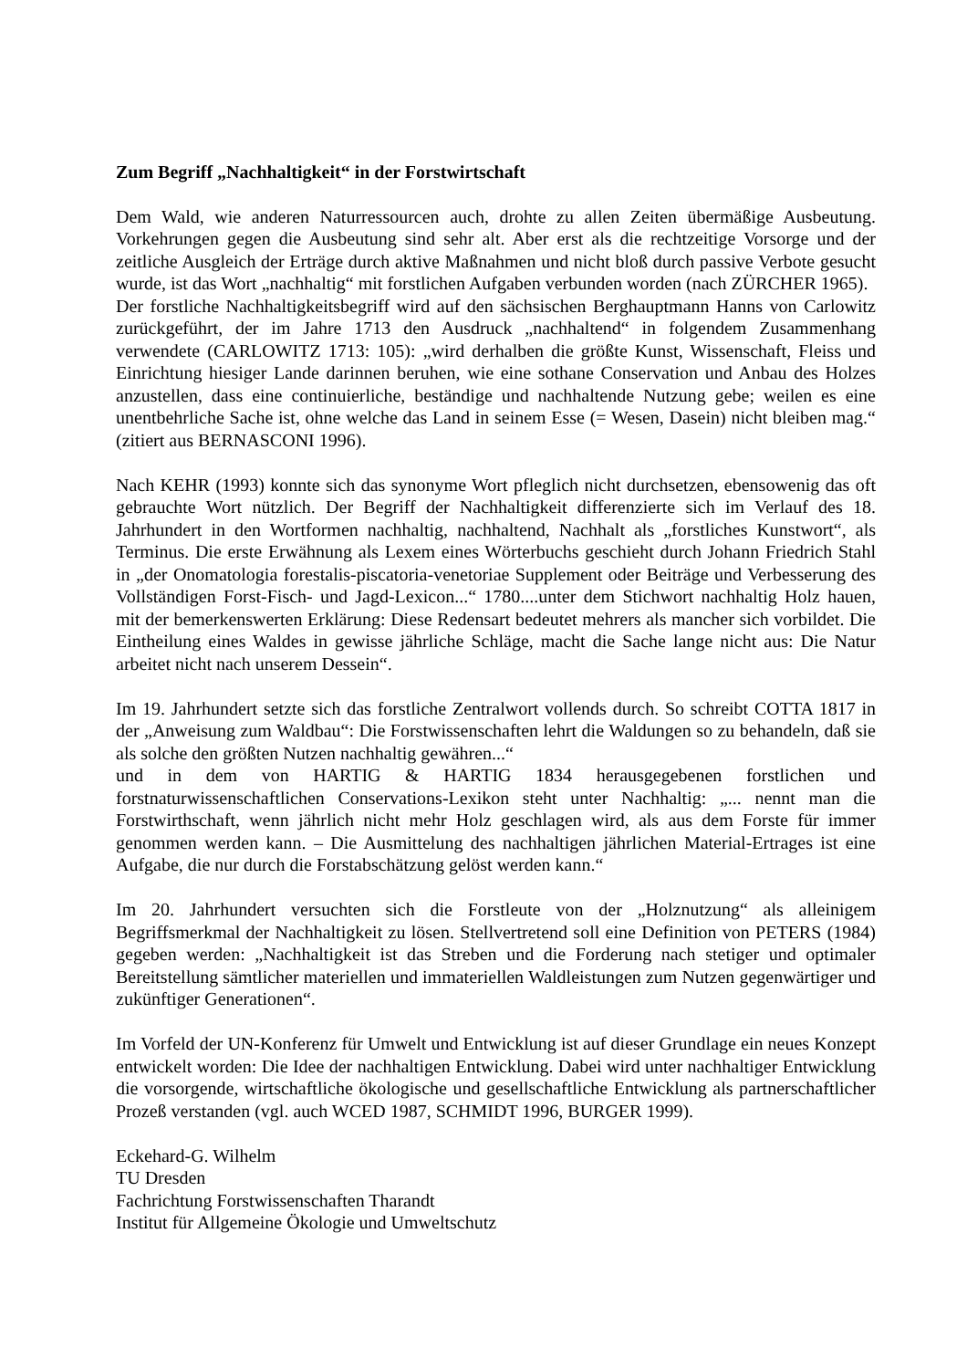Zum Begriff „Nachhaltigkeit“ in der Forstwirtschaft
Dem Wald, wie anderen Naturressourcen auch, drohte zu allen Zeiten übermäßige Ausbeutung. Vorkehrungen gegen die Ausbeutung sind sehr alt. Aber erst als die rechtzeitige Vorsorge und der zeitliche Ausgleich der Erträge durch aktive Maßnahmen und nicht bloß durch passive Verbote gesucht wurde, ist das Wort „nachhaltig“ mit forstlichen Aufgaben verbunden worden (nach ZÜRCHER 1965).
Der forstliche Nachhaltigkeitsbegriff wird auf den sächsischen Berghauptmann Hanns von Carlowitz zurückgeführt, der im Jahre 1713 den Ausdruck „nachhaltend“ in folgendem Zusammenhang verwendete (CARLOWITZ 1713: 105): „wird derhalben die größte Kunst, Wissenschaft, Fleiss und Einrichtung hiesiger Lande darinnen beruhen, wie eine sothane Conservation und Anbau des Holzes anzustellen, dass eine continuierliche, beständige und nachhaltende Nutzung gebe; weilen es eine unentbehrliche Sache ist, ohne welche das Land in seinem Esse (= Wesen, Dasein) nicht bleiben mag.“ (zitiert aus BERNASCONI 1996).
Nach KEHR (1993) konnte sich das synonyme Wort pfleglich nicht durchsetzen, ebensowenig das oft gebrauchte Wort nützlich. Der Begriff der Nachhaltigkeit differenzierte sich im Verlauf des 18. Jahrhundert in den Wortformen nachhaltig, nachhaltend, Nachhalt als „forstliches Kunstwort“, als Terminus. Die erste Erwähnung als Lexem eines Wörterbuchs geschieht durch Johann Friedrich Stahl in „der Onomatologia forestalis-piscatoria-venetoriae Supplement oder Beiträge und Verbesserung des Vollständigen Forst-Fisch- und Jagd-Lexicon...“ 1780....unter dem Stichwort nachhaltig Holz hauen, mit der bemerkenswerten Erklärung: Diese Redensart bedeutet mehrers als mancher sich vorbildet. Die Eintheilung eines Waldes in gewisse jährliche Schläge, macht die Sache lange nicht aus: Die Natur arbeitet nicht nach unserem Dessein“.
Im 19. Jahrhundert setzte sich das forstliche Zentralwort vollends durch. So schreibt COTTA 1817 in der „Anweisung zum Waldbau“: Die Forstwissenschaften lehrt die Waldungen so zu behandeln, daß sie als solche den größten Nutzen nachhaltig gewähren...“
und in dem von HARTIG & HARTIG 1834 herausgegebenen forstlichen und forstnaturwissenschaftlichen Conservations-Lexikon steht unter Nachhaltig: „... nennt man die Forstwirthschaft, wenn jährlich nicht mehr Holz geschlagen wird, als aus dem Forste für immer genommen werden kann. – Die Ausmittelung des nachhaltigen jährlichen Material-Ertrages ist eine Aufgabe, die nur durch die Forstabschätzung gelöst werden kann.“
Im 20. Jahrhundert versuchten sich die Forstleute von der „Holznutzung“ als alleinigem Begriffsmerkmal der Nachhaltigkeit zu lösen. Stellvertretend soll eine Definition von PETERS (1984) gegeben werden: „Nachhaltigkeit ist das Streben und die Forderung nach stetiger und optimaler Bereitstellung sämtlicher materiellen und immateriellen Waldleistungen zum Nutzen gegenwärtiger und zukünftiger Generationen“.
Im Vorfeld der UN-Konferenz für Umwelt und Entwicklung ist auf dieser Grundlage ein neues Konzept entwickelt worden: Die Idee der nachhaltigen Entwicklung. Dabei wird unter nachhaltiger Entwicklung die vorsorgende, wirtschaftliche ökologische und gesellschaftliche Entwicklung als partnerschaftlicher Prozeß verstanden (vgl. auch WCED 1987, SCHMIDT 1996, BURGER 1999).
Eckehard-G. Wilhelm
TU Dresden
Fachrichtung Forstwissenschaften Tharandt
Institut für Allgemeine Ökologie und Umweltschutz